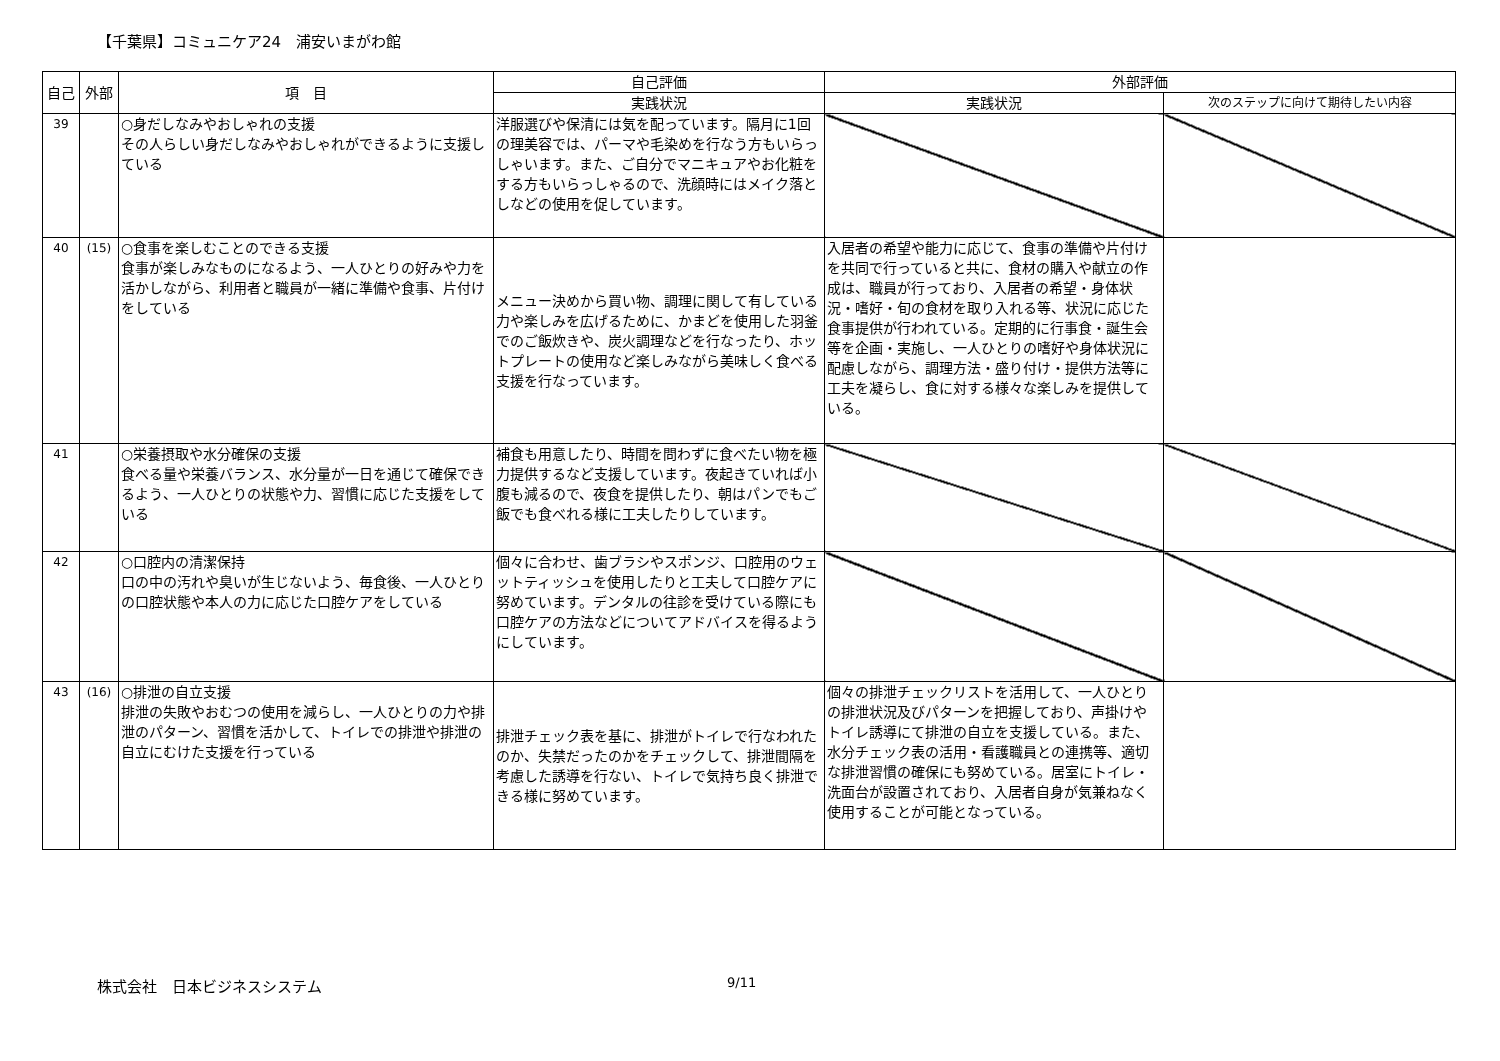【千葉県】コミュニケア24　浦安いまがわ館
| 自己 | 外部 | 項 目 | 自己評価 | 外部評価 | |
| --- | --- | --- | --- | --- | --- |
| | | | 実践状況 | 実践状況 | 次のステップに向けて期待したい内容 |
| 39 | | ○身だしなみやおしゃれの支援 その人らしい身だしなみやおしゃれができるように支援している | 洋服選びや保清には気を配っています。隔月に1回の理美容では、パーマや毛染めを行なう方もいらっしゃいます。また、ご自分でマニキュアやお化粧をする方もいらっしゃるので、洗顔時にはメイク落としなどの使用を促しています。 | | |
| 40 | (15) | ○食事を楽しむことのできる支援 食事が楽しみなものになるよう、一人ひとりの好みや力を活かしながら、利用者と職員が一緒に準備や食事、片付けをしている | メニュー決めから買い物、調理に関して有している力や楽しみを広げるために、かまどを使用した羽釜でのご飯炊きや、炭火調理などを行なったり、ホットプレートの使用など楽しみながら美味しく食べる支援を行なっています。 | 入居者の希望や能力に応じて、食事の準備や片付けを共同で行っていると共に、食材の購入や献立の作成は、職員が行っており、入居者の希望・身体状況・嗜好・旬の食材を取り入れる等、状況に応じた食事提供が行われている。定期的に行事食・誕生会等を企画・実施し、一人ひとりの嗜好や身体状況に配慮しながら、調理方法・盛り付け・提供方法等に工夫を凝らし、食に対する様々な楽しみを提供している。 | |
| 41 | | ○栄養摂取や水分確保の支援 食べる量や栄養バランス、水分量が一日を通じて確保できるよう、一人ひとりの状態や力、習慣に応じた支援をしている | 補食も用意したり、時間を問わずに食べたい物を極力提供するなど支援しています。夜起きていれば小腹も減るので、夜食を提供したり、朝はパンでもご飯でも食べれる様に工夫したりしています。 | | |
| 42 | | ○口腔内の清潔保持 口の中の汚れや臭いが生じないよう、毎食後、一人ひとりの口腔状態や本人の力に応じた口腔ケアをしている | 個々に合わせ、歯ブラシやスポンジ、口腔用のウェットティッシュを使用したりと工夫して口腔ケアに努めています。デンタルの往診を受けている際にも口腔ケアの方法などについてアドバイスを得るようにしています。 | | |
| 43 | (16) | ○排泄の自立支援 排泄の失敗やおむつの使用を減らし、一人ひとりの力や排泄のパターン、習慣を活かして、トイレでの排泄や排泄の自立にむけた支援を行っている | 排泄チェック表を基に、排泄がトイレで行なわれたのか、失禁だったのかをチェックして、排泄間隔を考慮した誘導を行ない、トイレで気持ち良く排泄できる様に努めています。 | 個々の排泄チェックリストを活用して、一人ひとりの排泄状況及びパターンを把握しており、声掛けやトイレ誘導にて排泄の自立を支援している。また、水分チェック表の活用・看護職員との連携等、適切な排泄習慣の確保にも努めている。居室にトイレ・洗面台が設置されており、入居者自身が気兼ねなく使用することが可能となっている。 | |
株式会社　日本ビジネスシステム 9/11